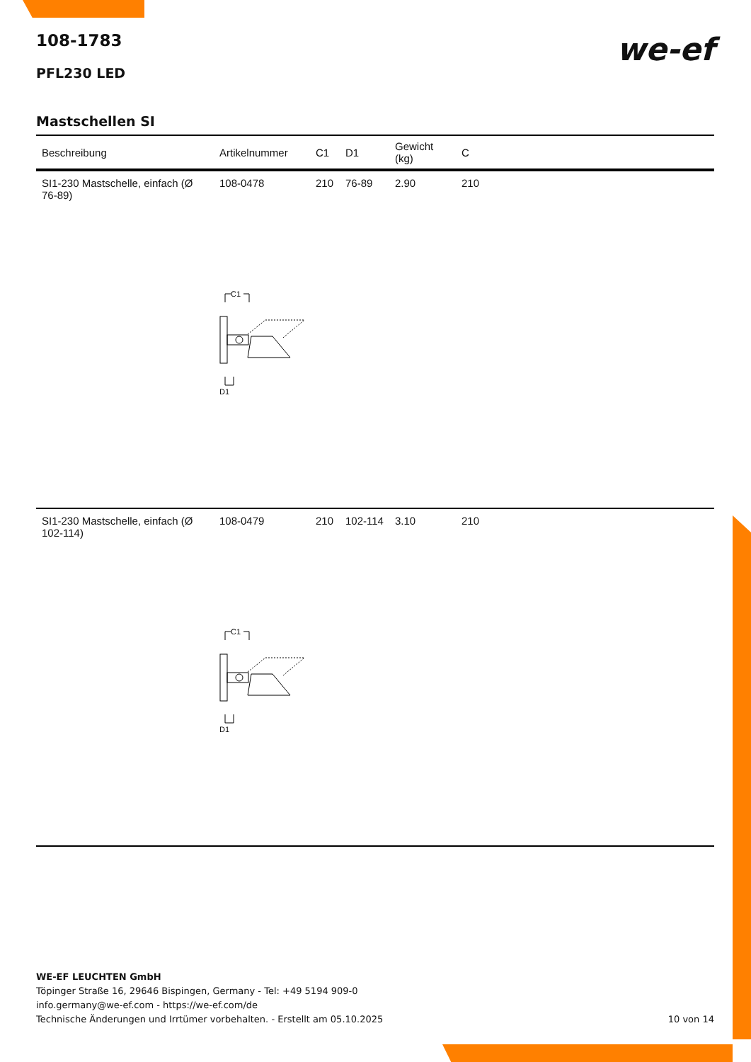we-ef
108-1783
PFL230 LED
Mastschellen SI
| Beschreibung | Artikelnummer | C1 | D1 | Gewicht (kg) | C |
| --- | --- | --- | --- | --- | --- |
| SI1-230 Mastschelle, einfach (Ø 76-89) | 108-0478 C1 D1 | 210 | 76-89 | 2.90 | 210 |
| SI1-230 Mastschelle, einfach (Ø 102-114) | 108-0479 C1 D1 | 210 | 102-114 | 3.10 | 210 |
WE-EF LEUCHTEN GmbH
Töpinger Straße 16, 29646 Bispingen, Germany - Tel: +49 5194 909-0
info.germany@we-ef.com - https://we-ef.com/de
Technische Änderungen und Irrtümer vorbehalten. - Erstellt am 05.10.2025
10 von 14